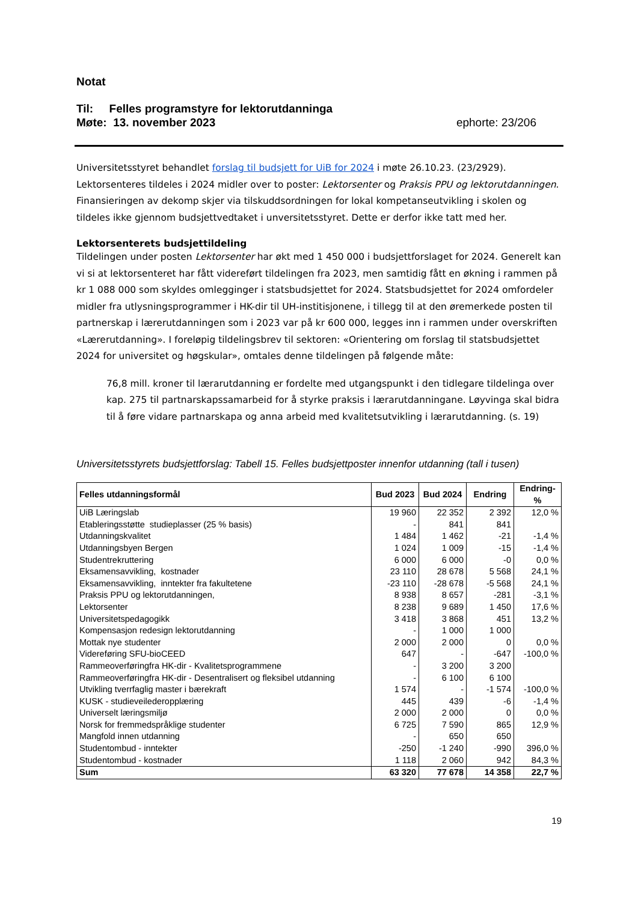Notat
Til: Felles programstyre for lektorutdanninga
Møte: 13. november 2023 ephorte: 23/206
Universitetsstyret behandlet forslag til budsjett for UiB for 2024 i møte 26.10.23. (23/2929). Lektorsenteres tildeles i 2024 midler over to poster: Lektorsenter og Praksis PPU og lektorutdanningen. Finansieringen av dekomp skjer via tilskuddsordningen for lokal kompetanseutvikling i skolen og tildeles ikke gjennom budsjettvedtaket i unversitetsstyret. Dette er derfor ikke tatt med her.
Lektorsenterets budsjettildeling
Tildelingen under posten Lektorsenter har økt med 1 450 000 i budsjettforslaget for 2024. Generelt kan vi si at lektorsenteret har fått videreført tildelingen fra 2023, men samtidig fått en økning i rammen på kr 1 088 000 som skyldes omlegginger i statsbudsjettet for 2024. Statsbudsjettet for 2024 omfordeler midler fra utlysningsprogrammer i HK-dir til UH-institisjonene, i tillegg til at den øremerkede posten til partnerskap i lærerutdanningen som i 2023 var på kr 600 000, legges inn i rammen under overskriften «Lærerutdanning». I foreløpig tildelingsbrev til sektoren: «Orientering om forslag til statsbudsjettet 2024 for universitet og høgskular», omtales denne tildelingen på følgende måte:
76,8 mill. kroner til lærarutdanning er fordelte med utgangspunkt i den tidlegare tildelinga over kap. 275 til partnarskapssamarbeid for å styrke praksis i lærarutdanningane. Løyvinga skal bidra til å føre vidare partnarskapa og anna arbeid med kvalitetsutvikling i lærarutdanning. (s. 19)
Universitetsstyrets budsjettforslag: Tabell 15. Felles budsjettposter innenfor utdanning (tall i tusen)
| Felles utdanningsformål | Bud 2023 | Bud 2024 | Endring | Endring-% |
| --- | --- | --- | --- | --- |
| UiB Læringslab | 19 960 | 22 352 | 2 392 | 12,0 % |
| Etableringsstøtte studieplasser (25 % basis) | - | 841 | 841 | |
| Utdanningskvalitet | 1 484 | 1 462 | -21 | -1,4 % |
| Utdanningsbyen Bergen | 1 024 | 1 009 | -15 | -1,4 % |
| Studentrekruttering | 6 000 | 6 000 | -0 | 0,0 % |
| Eksamensavvikling, kostnader | 23 110 | 28 678 | 5 568 | 24,1 % |
| Eksamensavvikling, inntekter fra fakultetene | -23 110 | -28 678 | -5 568 | 24,1 % |
| Praksis PPU og lektorutdanningen, | 8 938 | 8 657 | -281 | -3,1 % |
| Lektorsenter | 8 238 | 9 689 | 1 450 | 17,6 % |
| Universitetspedagogikk | 3 418 | 3 868 | 451 | 13,2 % |
| Kompensasjon redesign lektorutdanning | - | 1 000 | 1 000 | |
| Mottak nye studenter | 2 000 | 2 000 | 0 | 0,0 % |
| Videreføring SFU-bioCEED | 647 | - | -647 | -100,0 % |
| Rammeoverføringfra HK-dir - Kvalitetsprogrammene | - | 3 200 | 3 200 | |
| Rammeoverføringfra HK-dir - Desentralisert og fleksibel utdanning | - | 6 100 | 6 100 | |
| Utvikling tverrfaglig master i bærekraft | 1 574 | - | -1 574 | -100,0 % |
| KUSK - studieveilederopplæring | 445 | 439 | -6 | -1,4 % |
| Universelt læringsmiljø | 2 000 | 2 000 | 0 | 0,0 % |
| Norsk for fremmedspråklige studenter | 6 725 | 7 590 | 865 | 12,9 % |
| Mangfold innen utdanning | - | 650 | 650 | |
| Studentombud - inntekter | -250 | -1 240 | -990 | 396,0 % |
| Studentombud - kostnader | 1 118 | 2 060 | 942 | 84,3 % |
| Sum | 63 320 | 77 678 | 14 358 | 22,7 % |
19